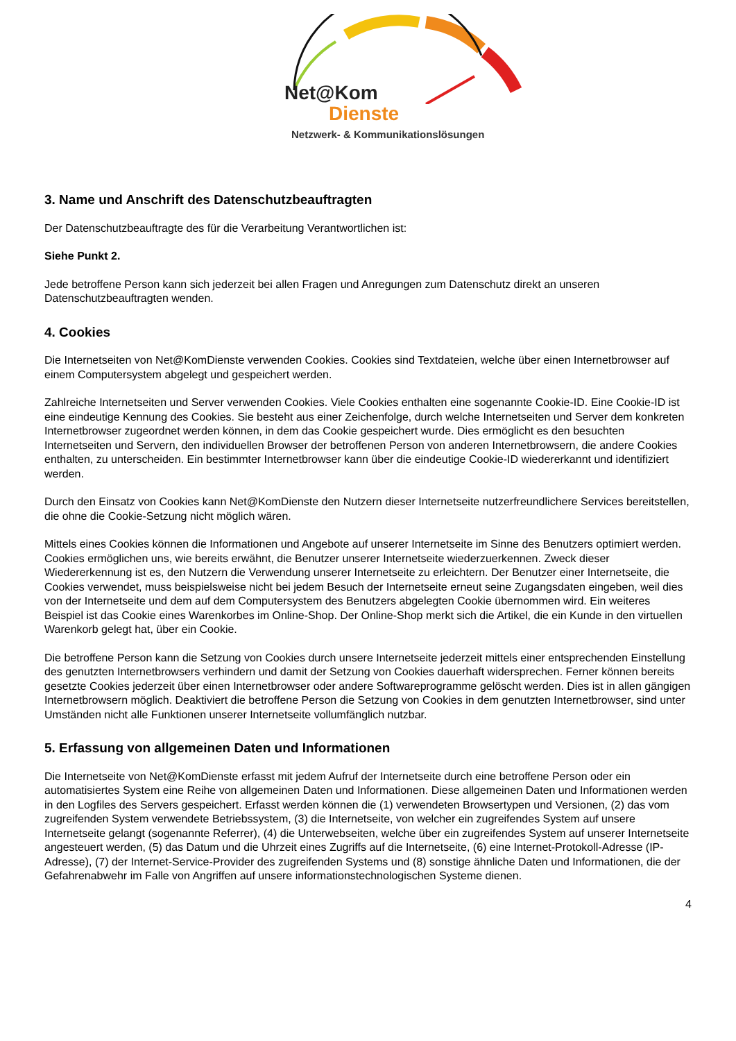Net@Kom
Dienste
Netzwerk- & Kommunikationslösungen
3. Name und Anschrift des Datenschutzbeauftragten
Der Datenschutzbeauftragte des für die Verarbeitung Verantwortlichen ist:
Siehe Punkt 2.
Jede betroffene Person kann sich jederzeit bei allen Fragen und Anregungen zum Datenschutz direkt an unseren Datenschutzbeauftragten wenden.
4. Cookies
Die Internetseiten von Net@KomDienste verwenden Cookies. Cookies sind Textdateien, welche über einen Internetbrowser auf einem Computersystem abgelegt und gespeichert werden.
Zahlreiche Internetseiten und Server verwenden Cookies. Viele Cookies enthalten eine sogenannte Cookie-ID. Eine Cookie-ID ist eine eindeutige Kennung des Cookies. Sie besteht aus einer Zeichenfolge, durch welche Internetseiten und Server dem konkreten Internetbrowser zugeordnet werden können, in dem das Cookie gespeichert wurde. Dies ermöglicht es den besuchten Internetseiten und Servern, den individuellen Browser der betroffenen Person von anderen Internetbrowsern, die andere Cookies enthalten, zu unterscheiden. Ein bestimmter Internetbrowser kann über die eindeutige Cookie-ID wiedererkannt und identifiziert werden.
Durch den Einsatz von Cookies kann Net@KomDienste den Nutzern dieser Internetseite nutzerfreundlichere Services bereitstellen, die ohne die Cookie-Setzung nicht möglich wären.
Mittels eines Cookies können die Informationen und Angebote auf unserer Internetseite im Sinne des Benutzers optimiert werden. Cookies ermöglichen uns, wie bereits erwähnt, die Benutzer unserer Internetseite wiederzuerkennen. Zweck dieser Wiedererkennung ist es, den Nutzern die Verwendung unserer Internetseite zu erleichtern. Der Benutzer einer Internetseite, die Cookies verwendet, muss beispielsweise nicht bei jedem Besuch der Internetseite erneut seine Zugangsdaten eingeben, weil dies von der Internetseite und dem auf dem Computersystem des Benutzers abgelegten Cookie übernommen wird. Ein weiteres Beispiel ist das Cookie eines Warenkorbes im Online-Shop. Der Online-Shop merkt sich die Artikel, die ein Kunde in den virtuellen Warenkorb gelegt hat, über ein Cookie.
Die betroffene Person kann die Setzung von Cookies durch unsere Internetseite jederzeit mittels einer entsprechenden Einstellung des genutzten Internetbrowsers verhindern und damit der Setzung von Cookies dauerhaft widersprechen. Ferner können bereits gesetzte Cookies jederzeit über einen Internetbrowser oder andere Softwareprogramme gelöscht werden. Dies ist in allen gängigen Internetbrowsern möglich. Deaktiviert die betroffene Person die Setzung von Cookies in dem genutzten Internetbrowser, sind unter Umständen nicht alle Funktionen unserer Internetseite vollumfänglich nutzbar.
5. Erfassung von allgemeinen Daten und Informationen
Die Internetseite von Net@KomDienste erfasst mit jedem Aufruf der Internetseite durch eine betroffene Person oder ein automatisiertes System eine Reihe von allgemeinen Daten und Informationen. Diese allgemeinen Daten und Informationen werden in den Logfiles des Servers gespeichert. Erfasst werden können die (1) verwendeten Browsertypen und Versionen, (2) das vom zugreifenden System verwendete Betriebssystem, (3) die Internetseite, von welcher ein zugreifendes System auf unsere Internetseite gelangt (sogenannte Referrer), (4) die Unterwebseiten, welche über ein zugreifendes System auf unserer Internetseite angesteuert werden, (5) das Datum und die Uhrzeit eines Zugriffs auf die Internetseite, (6) eine Internet-Protokoll-Adresse (IP-Adresse), (7) der Internet-Service-Provider des zugreifenden Systems und (8) sonstige ähnliche Daten und Informationen, die der Gefahrenabwehr im Falle von Angriffen auf unsere informationstechnologischen Systeme dienen.
4